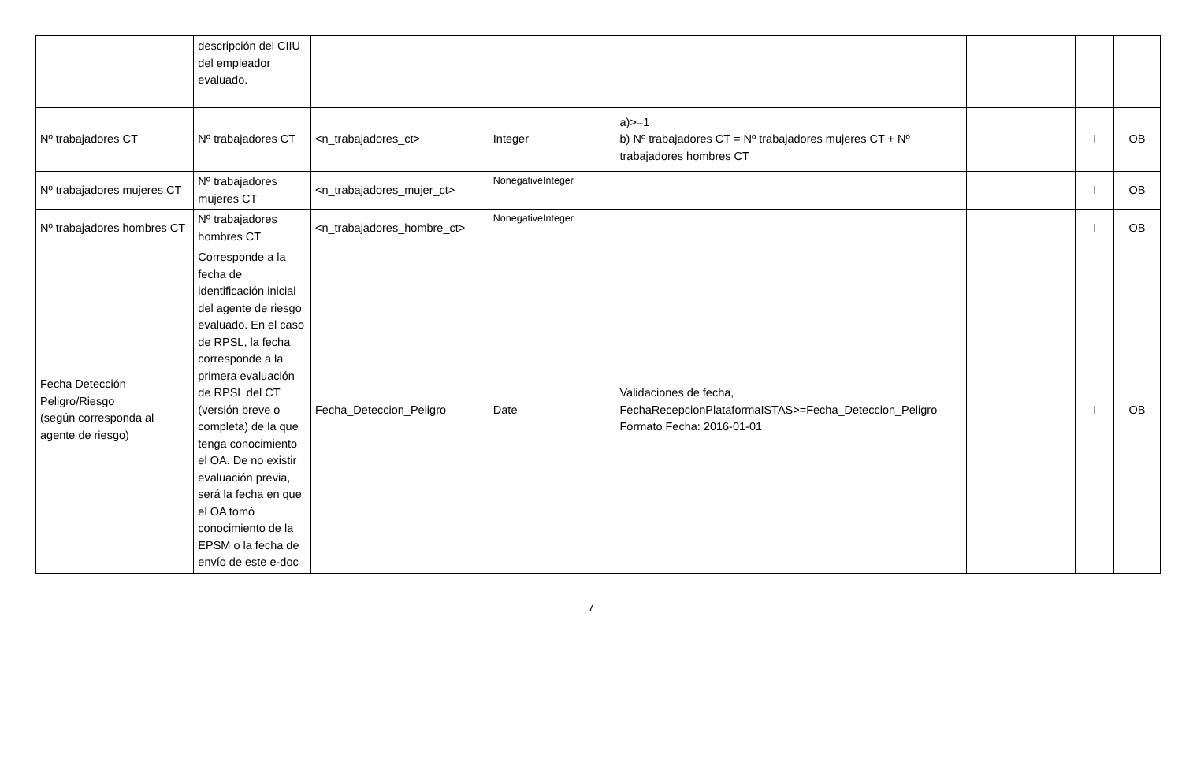| | descripción del CIIU del empleador evaluado. | | | | | | |
| Nº trabajadores CT | Nº trabajadores CT | <n_trabajadores_ct> | Integer | a)>=1 b) Nº trabajadores CT = Nº trabajadores mujeres CT + Nº trabajadores hombres CT | | I | OB |
| Nº trabajadores mujeres CT | Nº trabajadores mujeres CT | <n_trabajadores_mujer_ct> | NonegativeInteger | | | I | OB |
| Nº trabajadores hombres CT | Nº trabajadores hombres CT | <n_trabajadores_hombre_ct> | NonegativeInteger | | | I | OB |
| Fecha Detección Peligro/Riesgo (según corresponda al agente de riesgo) | Corresponde a la fecha de identificación inicial del agente de riesgo evaluado. En el caso de RPSL, la fecha corresponde a la primera evaluación de RPSL del CT (versión breve o completa) de la que tenga conocimiento el OA. De no existir evaluación previa, será la fecha en que el OA tomó conocimiento de la EPSM o la fecha de envío de este e-doc | Fecha_Deteccion_Peligro | Date | Validaciones de fecha, FechaRecepcionPlataformaISTAS>=Fecha_Deteccion_Peligro Formato Fecha: 2016-01-01 | | I | OB |
7